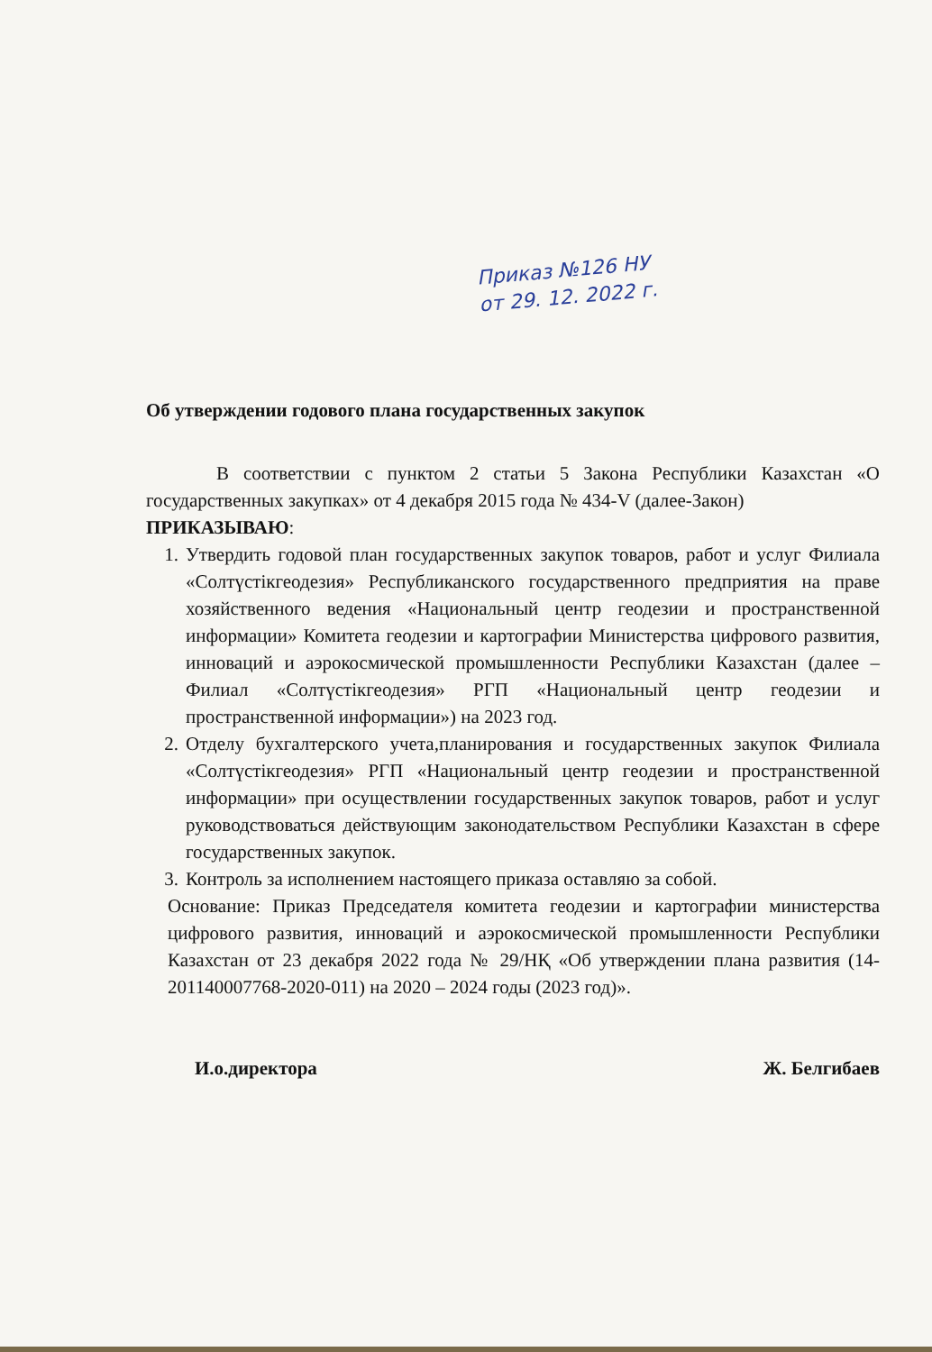Приказ №126 НУ
от 29. 12. 2022 г.
Об утверждении годового плана государственных закупок
В соответствии с пунктом 2 статьи 5 Закона Республики Казахстан «О государственных закупках» от 4 декабря 2015 года № 434-V (далее-Закон)
ПРИКАЗЫВАЮ:
1. Утвердить годовой план государственных закупок товаров, работ и услуг Филиала «Солтүстікгеодезия» Республиканского государственного предприятия на праве хозяйственного ведения «Национальный центр геодезии и пространственной информации» Комитета геодезии и картографии Министерства цифрового развития, инноваций и аэрокосмической промышленности Республики Казахстан (далее – Филиал «Солтүстікгеодезия» РГП «Национальный центр геодезии и пространственной информации») на 2023 год.
2. Отделу бухгалтерского учета,планирования и государственных закупок Филиала «Солтүстікгеодезия» РГП «Национальный центр геодезии и пространственной информации» при осуществлении государственных закупок товаров, работ и услуг руководствоваться действующим законодательством Республики Казахстан в сфере государственных закупок.
3. Контроль за исполнением настоящего приказа оставляю за собой.
Основание: Приказ Председателя комитета геодезии и картографии министерства цифрового развития, инноваций и аэрокосмической промышленности Республики Казахстан от 23 декабря 2022 года № 29/НҚ «Об утверждении плана развития (14-201140007768-2020-011) на 2020 – 2024 годы (2023 год)».
И.о.директора Ж. Белгибаев